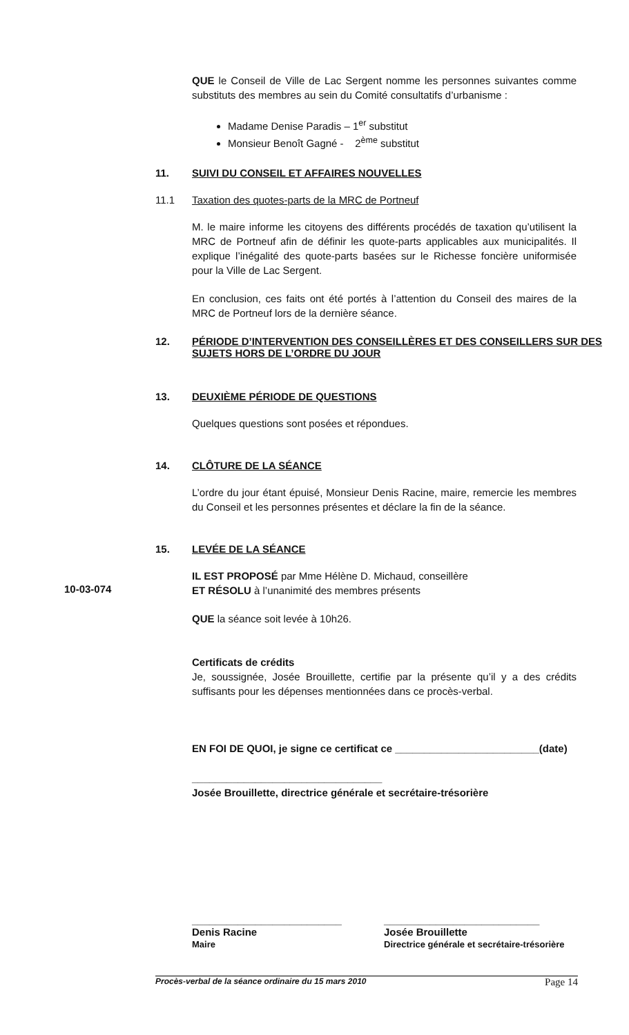QUE le Conseil de Ville de Lac Sergent nomme les personnes suivantes comme substituts des membres au sein du Comité consultatifs d’urbanisme :
Madame Denise Paradis – 1<sup>er</sup> substitut
Monsieur Benoît Gagné - 2<sup>ème</sup> substitut
11. SUIVI DU CONSEIL ET AFFAIRES NOUVELLES
11.1 Taxation des quotes-parts de la MRC de Portneuf
M. le maire informe les citoyens des différents procédés de taxation qu’utilisent la MRC de Portneuf afin de définir les quote-parts applicables aux municipalités. Il explique l’inégalité des quote-parts basées sur le Richesse foncière uniformisée pour la Ville de Lac Sergent.
En conclusion, ces faits ont été portés à l’attention du Conseil des maires de la MRC de Portneuf lors de la dernière séance.
12. PÉRIODE D’INTERVENTION DES CONSEILLÈRES ET DES CONSEILLERS SUR DES SUJETS HORS DE L’ORDRE DU JOUR
13. DEUXIÈME PÉRIODE DE QUESTIONS
Quelques questions sont posées et répondues.
14. CLÔTURE DE LA SÉANCE
L’ordre du jour étant épuisé, Monsieur Denis Racine, maire, remercie les membres du Conseil et les personnes présentes et déclare la fin de la séance.
15. LEVÉE DE LA SÉANCE
IL EST PROPOSÉ par Mme Hélène D. Michaud, conseillère
10-03-074
ET RÉSOLU à l’unanimité des membres présents
QUE la séance soit levée à 10h26.
Certificats de crédits
Je, soussignée, Josée Brouillette, certifie par la présente qu’il y a des crédits suffisants pour les dépenses mentionnées dans ce procès-verbal.
EN FOI DE QUOI, je signe ce certificat ce _________________________(date)
_________________________________
Josée Brouillette, directrice générale et secrétaire-trésorière
__________________________
Denis Racine
Maire
___________________________
Josée Brouillette
Directrice générale et secrétaire-trésorière
Procès-verbal de la séance ordinaire du 15 mars 2010 Page 14